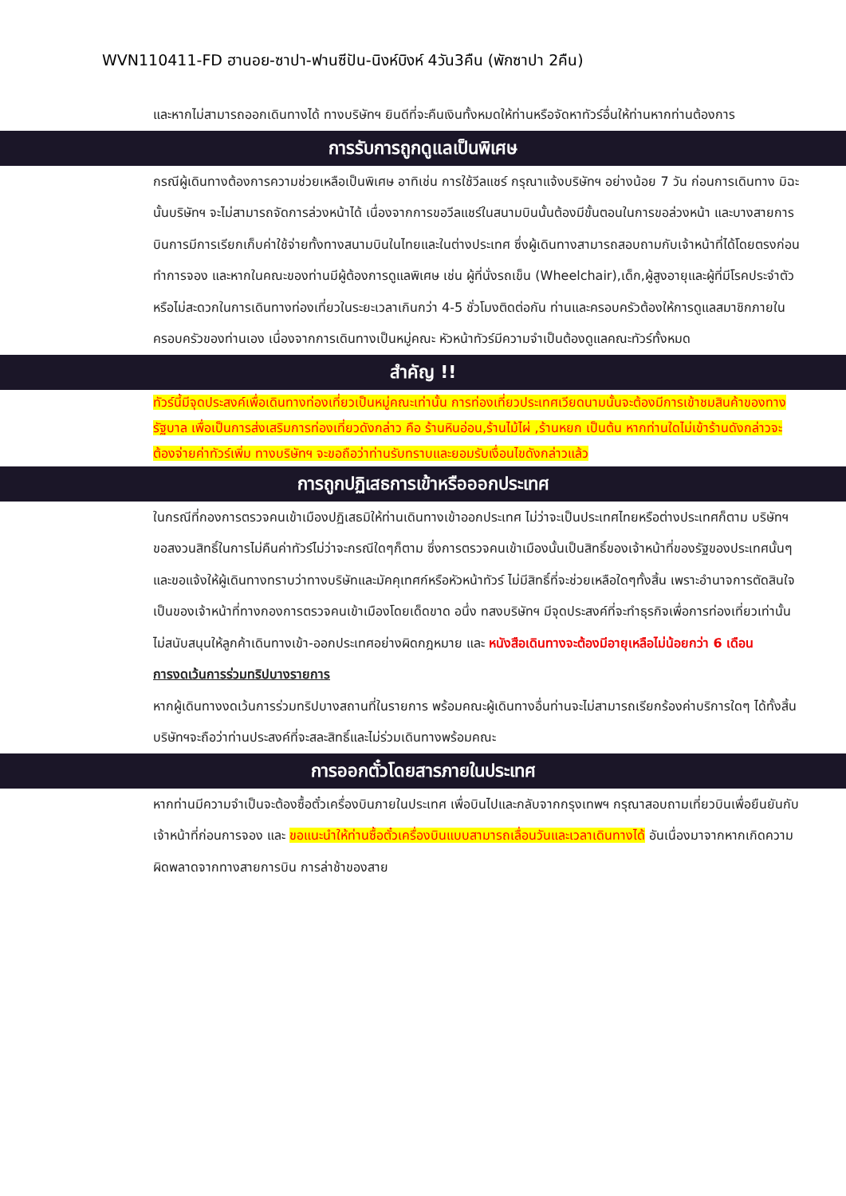WVN110411-FD ฮานอย-ซาปา-ฟานซีปัน-นิงห์บิงห์ 4วัน3คืน (พักซาปา 2คืน)
และหากไม่สามารถออกเดินทางได้ ทางบริษัทฯ ยินดีที่จะคืนเงินทั้งหมดให้ท่านหรือจัดหาทัวร์อื่นให้ท่านหากท่านต้องการ
การรับการถูกดูแลเป็นพิเศษ
กรณีผู้เดินทางต้องการความช่วยเหลือเป็นพิเศษ อาทิเช่น การใช้วีลแชร์ กรุณาแจ้งบริษัทฯ อย่างน้อย 7 วัน ก่อนการเดินทาง มิฉะนั้นบริษัทฯ จะไม่สามารถจัดการล่วงหน้าได้ เนื่องจากการขอวีลแชร์ในสนามบินนั้นต้องมีขั้นตอนในการขอล่วงหน้า และบางสายการบินการมีการเรียกเก็บค่าใช้จ่ายทั้งทางสนามบินในไทยและในต่างประเทศ ซึ่งผู้เดินทางสามารถสอบถามกับเจ้าหน้าที่ได้โดยตรงก่อนทำการจอง และหากในคณะของท่านมีผู้ต้องการดูแลพิเศษ เช่น ผู้ที่นั่งรถเข็น (Wheelchair),เด็ก,ผู้สูงอายุและผู้ที่มีโรคประจำตัวหรือไม่สะดวกในการเดินทางท่องเที่ยวในระยะเวลาเกินกว่า 4-5 ชั่วโมงติดต่อกัน ท่านและครอบครัวต้องให้การดูแลสมาชิกภายในครอบครัวของท่านเอง เนื่องจากการเดินทางเป็นหมู่คณะ หัวหน้าทัวร์มีความจำเป็นต้องดูแลคณะทัวร์ทั้งหมด
สำคัญ !!
ทัวร์นี้มีจุดประสงค์เพื่อเดินทางท่องเที่ยวเป็นหมู่คณะเท่านั้น การท่องเที่ยวประเทศเวียดนามนั้นจะต้องมีการเข้าชมสินค้าของทางรัฐบาล เพื่อเป็นการส่งเสริมการท่องเที่ยวดังกล่าว คือ ร้านหินอ่อน,ร้านไม้ไผ่ ,ร้านหยก เป็นต้น หากท่านใดไม่เข้าร้านดังกล่าวจะต้องจ่ายค่าทัวร์เพิ่ม ทางบริษัทฯ จะขอถือว่าท่านรับทราบและยอมรับเงื่อนไขดังกล่าวแล้ว
การถูกปฏิเสธการเข้าหรือออกประเทศ
ในกรณีที่กองการตรวจคนเข้าเมืองปฏิเสธมิให้ท่านเดินทางเข้าออกประเทศ ไม่ว่าจะเป็นประเทศไทยหรือต่างประเทศก็ตาม บริษัทฯ ขอสงวนสิทธิ์ในการไม่คืนค่าทัวร์ไม่ว่าจะกรณีใดๆก็ตาม ซึ่งการตรวจคนเข้าเมืองนั้นเป็นสิทธิ์ของเจ้าหน้าที่ของรัฐของประเทศนั้นๆ และขอแจ้งให้ผู้เดินทางทราบว่าทางบริษัทและมัคคุเทศก์หรือหัวหน้าทัวร์ ไม่มีสิทธิ์ที่จะช่วยเหลือใดๆทั้งสิ้น เพราะอำนาจการตัดสินใจเป็นของเจ้าหน้าที่ทางกองการตรวจคนเข้าเมืองโดยเด็ดขาด อนึ่ง ทสงบริษัทฯ มีจุดประสงค์ที่จะทำธุรกิจเพื่อการท่องเที่ยวเท่านั้น ไม่สนับสนุนให้ลูกค้าเดินทางเข้า-ออกประเทศอย่างผิดกฎหมาย และ หนังสือเดินทางจะต้องมีอายุเหลือไม่น้อยกว่า 6 เดือน
การงดเว้นการร่วมทริปบางรายการ
หากผู้เดินทางงดเว้นการร่วมทริปบางสถานที่ในรายการ พร้อมคณะผู้เดินทางอื่นท่านจะไม่สามารถเรียกร้องค่าบริการใดๆ ได้ทั้งสิ้น บริษัทฯจะถือว่าท่านประสงค์ที่จะสละสิทธิ์และไม่ร่วมเดินทางพร้อมคณะ
การออกตั๋วโดยสารภายในประเทศ
หากท่านมีความจำเป็นจะต้องซื้อตั๋วเครื่องบินภายในประเทศ เพื่อบินไปและกลับจากกรุงเทพฯ กรุณาสอบถามเที่ยวบินเพื่อยืนยันกับเจ้าหน้าที่ก่อนการจอง และ ขอแนะนำให้ท่านซื้อตั๋วเครื่องบินแบบสามารถเลื่อนวันและเวลาเดินทางได้ อันเนื่องมาจากหากเกิดความผิดพลาดจากทางสายการบิน การล่าช้าของสาย